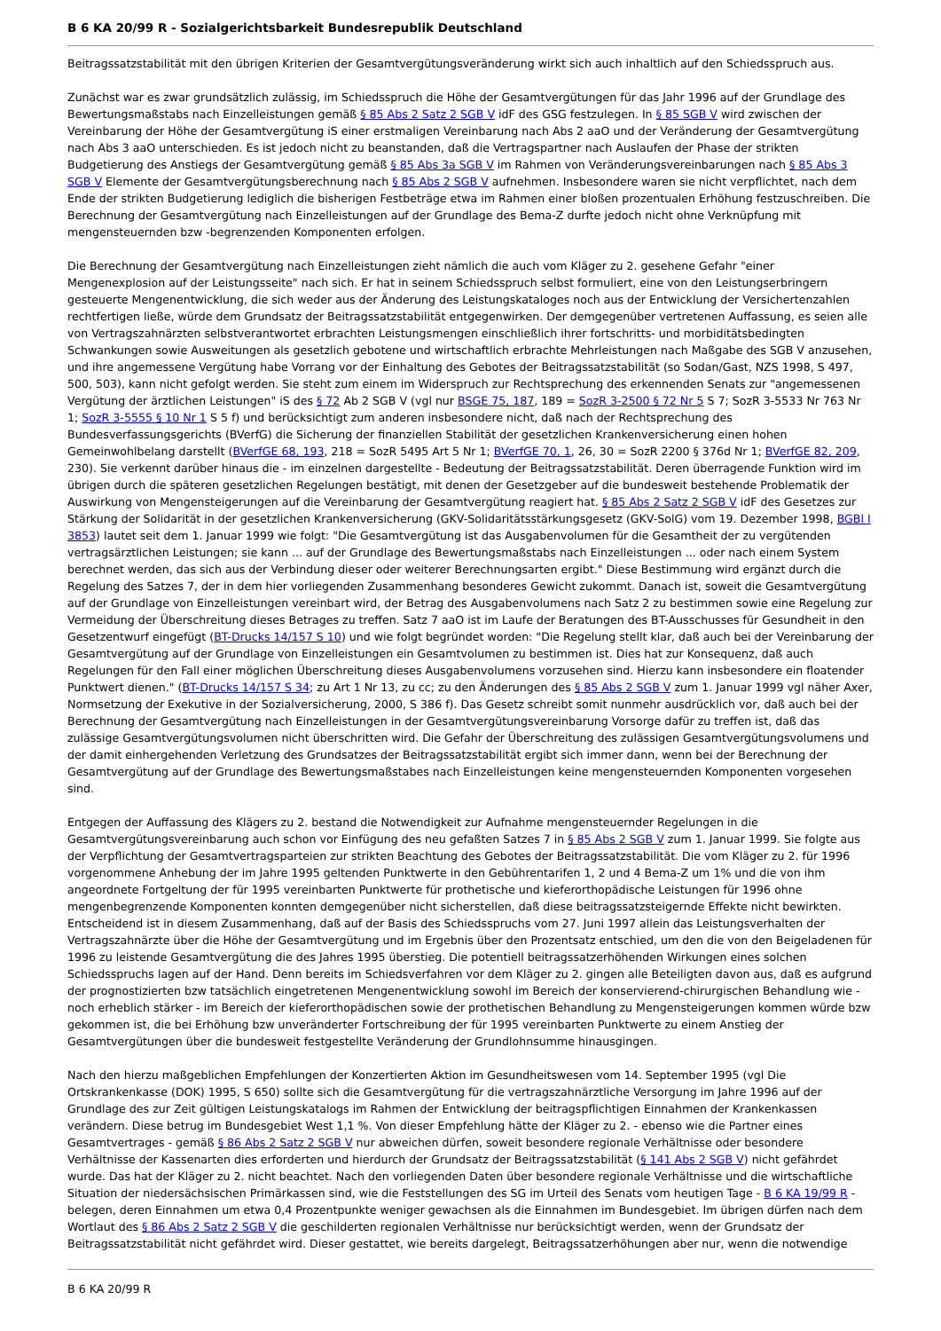B 6 KA 20/99 R - Sozialgerichtsbarkeit Bundesrepublik Deutschland
Beitragssatzstabilität mit den übrigen Kriterien der Gesamtvergütungsveränderung wirkt sich auch inhaltlich auf den Schiedsspruch aus.
Zunächst war es zwar grundsätzlich zulässig, im Schiedsspruch die Höhe der Gesamtvergütungen für das Jahr 1996 auf der Grundlage des Bewertungsmaßstabs nach Einzelleistungen gemäß § 85 Abs 2 Satz 2 SGB V idF des GSG festzulegen. In § 85 SGB V wird zwischen der Vereinbarung der Höhe der Gesamtvergütung iS einer erstmaligen Vereinbarung nach Abs 2 aaO und der Veränderung der Gesamtvergütung nach Abs 3 aaO unterschieden. Es ist jedoch nicht zu beanstanden, daß die Vertragspartner nach Auslaufen der Phase der strikten Budgetierung des Anstiegs der Gesamtvergütung gemäß § 85 Abs 3a SGB V im Rahmen von Veränderungsvereinbarungen nach § 85 Abs 3 SGB V Elemente der Gesamtvergütungsberechnung nach § 85 Abs 2 SGB V aufnehmen. Insbesondere waren sie nicht verpflichtet, nach dem Ende der strikten Budgetierung lediglich die bisherigen Festbeträge etwa im Rahmen einer bloßen prozentualen Erhöhung festzuschreiben. Die Berechnung der Gesamtvergütung nach Einzelleistungen auf der Grundlage des Bema-Z durfte jedoch nicht ohne Verknüpfung mit mengensteuernden bzw -begrenzenden Komponenten erfolgen.
Die Berechnung der Gesamtvergütung nach Einzelleistungen zieht nämlich die auch vom Kläger zu 2. gesehene Gefahr "einer Mengenexplosion auf der Leistungsseite" nach sich. Er hat in seinem Schiedsspruch selbst formuliert, eine von den Leistungserbringern gesteuerte Mengenentwicklung, die sich weder aus der Änderung des Leistungskataloges noch aus der Entwicklung der Versichertenzahlen rechtfertigen ließe, würde dem Grundsatz der Beitragssatzstabilität entgegenwirken. Der demgegenüber vertretenen Auffassung, es seien alle von Vertragszahnärzten selbstverantwortet erbrachten Leistungsmengen einschließlich ihrer fortschritts- und morbiditätsbedingten Schwankungen sowie Ausweitungen als gesetzlich gebotene und wirtschaftlich erbrachte Mehrleistungen nach Maßgabe des SGB V anzusehen, und ihre angemessene Vergütung habe Vorrang vor der Einhaltung des Gebotes der Beitragssatzstabilität (so Sodan/Gast, NZS 1998, S 497, 500, 503), kann nicht gefolgt werden. Sie steht zum einem im Widerspruch zur Rechtsprechung des erkennenden Senats zur "angemessenen Vergütung der ärztlichen Leistungen" iS des § 72 Ab 2 SGB V (vgl nur BSGE 75, 187, 189 = SozR 3-2500 § 72 Nr 5 S 7; SozR 3-5533 Nr 763 Nr 1; SozR 3-5555 § 10 Nr 1 S 5 f) und berücksichtigt zum anderen insbesondere nicht, daß nach der Rechtsprechung des Bundesverfassungsgerichts (BVerfG) die Sicherung der finanziellen Stabilität der gesetzlichen Krankenversicherung einen hohen Gemeinwohlbelang darstellt (BVerfGE 68, 193, 218 = SozR 5495 Art 5 Nr 1; BVerfGE 70, 1, 26, 30 = SozR 2200 § 376d Nr 1; BVerfGE 82, 209, 230). Sie verkennt darüber hinaus die - im einzelnen dargestellte - Bedeutung der Beitragssatzstabilität. Deren überragende Funktion wird im übrigen durch die späteren gesetzlichen Regelungen bestätigt, mit denen der Gesetzgeber auf die bundesweit bestehende Problematik der Auswirkung von Mengensteigerungen auf die Vereinbarung der Gesamtvergütung reagiert hat. § 85 Abs 2 Satz 2 SGB V idF des Gesetzes zur Stärkung der Solidarität in der gesetzlichen Krankenversicherung (GKV-Solidaritätsstärkungsgesetz (GKV-SolG) vom 19. Dezember 1998, BGBl I 3853) lautet seit dem 1. Januar 1999 wie folgt: "Die Gesamtvergütung ist das Ausgabenvolumen für die Gesamtheit der zu vergütenden vertragsärztlichen Leistungen; sie kann ... auf der Grundlage des Bewertungsmaßstabs nach Einzelleistungen ... oder nach einem System berechnet werden, das sich aus der Verbindung dieser oder weiterer Berechnungsarten ergibt." Diese Bestimmung wird ergänzt durch die Regelung des Satzes 7, der in dem hier vorliegenden Zusammenhang besonderes Gewicht zukommt. Danach ist, soweit die Gesamtvergütung auf der Grundlage von Einzelleistungen vereinbart wird, der Betrag des Ausgabenvolumens nach Satz 2 zu bestimmen sowie eine Regelung zur Vermeidung der Überschreitung dieses Betrages zu treffen. Satz 7 aaO ist im Laufe der Beratungen des BT-Ausschusses für Gesundheit in den Gesetzentwurf eingefügt (BT-Drucks 14/157 S 10) und wie folgt begründet worden: "Die Regelung stellt klar, daß auch bei der Vereinbarung der Gesamtvergütung auf der Grundlage von Einzelleistungen ein Gesamtvolumen zu bestimmen ist. Dies hat zur Konsequenz, daß auch Regelungen für den Fall einer möglichen Überschreitung dieses Ausgabenvolumens vorzusehen sind. Hierzu kann insbesondere ein floatender Punktwert dienen." (BT-Drucks 14/157 S 34; zu Art 1 Nr 13, zu cc; zu den Änderungen des § 85 Abs 2 SGB V zum 1. Januar 1999 vgl näher Axer, Normsetzung der Exekutive in der Sozialversicherung, 2000, S 386 f). Das Gesetz schreibt somit nunmehr ausdrücklich vor, daß auch bei der Berechnung der Gesamtvergütung nach Einzelleistungen in der Gesamtvergütungsvereinbarung Vorsorge dafür zu treffen ist, daß das zulässige Gesamtvergütungsvolumen nicht überschritten wird. Die Gefahr der Überschreitung des zulässigen Gesamtvergütungsvolumens und der damit einhergehenden Verletzung des Grundsatzes der Beitragssatzstabilität ergibt sich immer dann, wenn bei der Berechnung der Gesamtvergütung auf der Grundlage des Bewertungsmaßstabes nach Einzelleistungen keine mengensteuernden Komponenten vorgesehen sind.
Entgegen der Auffassung des Klägers zu 2. bestand die Notwendigkeit zur Aufnahme mengensteuernder Regelungen in die Gesamtvergütungsvereinbarung auch schon vor Einfügung des neu gefaßten Satzes 7 in § 85 Abs 2 SGB V zum 1. Januar 1999. Sie folgte aus der Verpflichtung der Gesamtvertragsparteien zur strikten Beachtung des Gebotes der Beitragssatzstabilität. Die vom Kläger zu 2. für 1996 vorgenommene Anhebung der im Jahre 1995 geltenden Punktwerte in den Gebührentarifen 1, 2 und 4 Bema-Z um 1% und die von ihm angeordnete Fortgeltung der für 1995 vereinbarten Punktwerte für prothetische und kieferorthopädische Leistungen für 1996 ohne mengenbegrenzende Komponenten konnten demgegenüber nicht sicherstellen, daß diese beitragssatzsteigernde Effekte nicht bewirkten. Entscheidend ist in diesem Zusammenhang, daß auf der Basis des Schiedsspruchs vom 27. Juni 1997 allein das Leistungsverhalten der Vertragszahnärzte über die Höhe der Gesamtvergütung und im Ergebnis über den Prozentsatz entschied, um den die von den Beigeladenen für 1996 zu leistende Gesamtvergütung die des Jahres 1995 überstieg. Die potentiell beitragssatzerhöhenden Wirkungen eines solchen Schiedsspruchs lagen auf der Hand. Denn bereits im Schiedsverfahren vor dem Kläger zu 2. gingen alle Beteiligten davon aus, daß es aufgrund der prognostizierten bzw tatsächlich eingetretenen Mengenentwicklung sowohl im Bereich der konservierend-chirurgischen Behandlung wie - noch erheblich stärker - im Bereich der kieferorthopädischen sowie der prothetischen Behandlung zu Mengensteigerungen kommen würde bzw gekommen ist, die bei Erhöhung bzw unveränderter Fortschreibung der für 1995 vereinbarten Punktwerte zu einem Anstieg der Gesamtvergütungen über die bundesweit festgestellte Veränderung der Grundlohnsumme hinausgingen.
Nach den hierzu maßgeblichen Empfehlungen der Konzertierten Aktion im Gesundheitswesen vom 14. September 1995 (vgl Die Ortskrankenkasse (DOK) 1995, S 650) sollte sich die Gesamtvergütung für die vertragszahnärztliche Versorgung im Jahre 1996 auf der Grundlage des zur Zeit gültigen Leistungskatalogs im Rahmen der Entwicklung der beitragspflichtigen Einnahmen der Krankenkassen verändern. Diese betrug im Bundesgebiet West 1,1 %. Von dieser Empfehlung hätte der Kläger zu 2. - ebenso wie die Partner eines Gesamtvertrages - gemäß § 86 Abs 2 Satz 2 SGB V nur abweichen dürfen, soweit besondere regionale Verhältnisse oder besondere Verhältnisse der Kassenarten dies erforderten und hierdurch der Grundsatz der Beitragssatzstabilität (§ 141 Abs 2 SGB V) nicht gefährdet wurde. Das hat der Kläger zu 2. nicht beachtet. Nach den vorliegenden Daten über besondere regionale Verhältnisse und die wirtschaftliche Situation der niedersächsischen Primärkassen sind, wie die Feststellungen des SG im Urteil des Senats vom heutigen Tage - B 6 KA 19/99 R - belegen, deren Einnahmen um etwa 0,4 Prozentpunkte weniger gewachsen als die Einnahmen im Bundesgebiet. Im übrigen dürfen nach dem Wortlaut des § 86 Abs 2 Satz 2 SGB V die geschilderten regionalen Verhältnisse nur berücksichtigt werden, wenn der Grundsatz der Beitragssatzstabilität nicht gefährdet wird. Dieser gestattet, wie bereits dargelegt, Beitragssatzerhöhungen aber nur, wenn die notwendige
B 6 KA 20/99 R